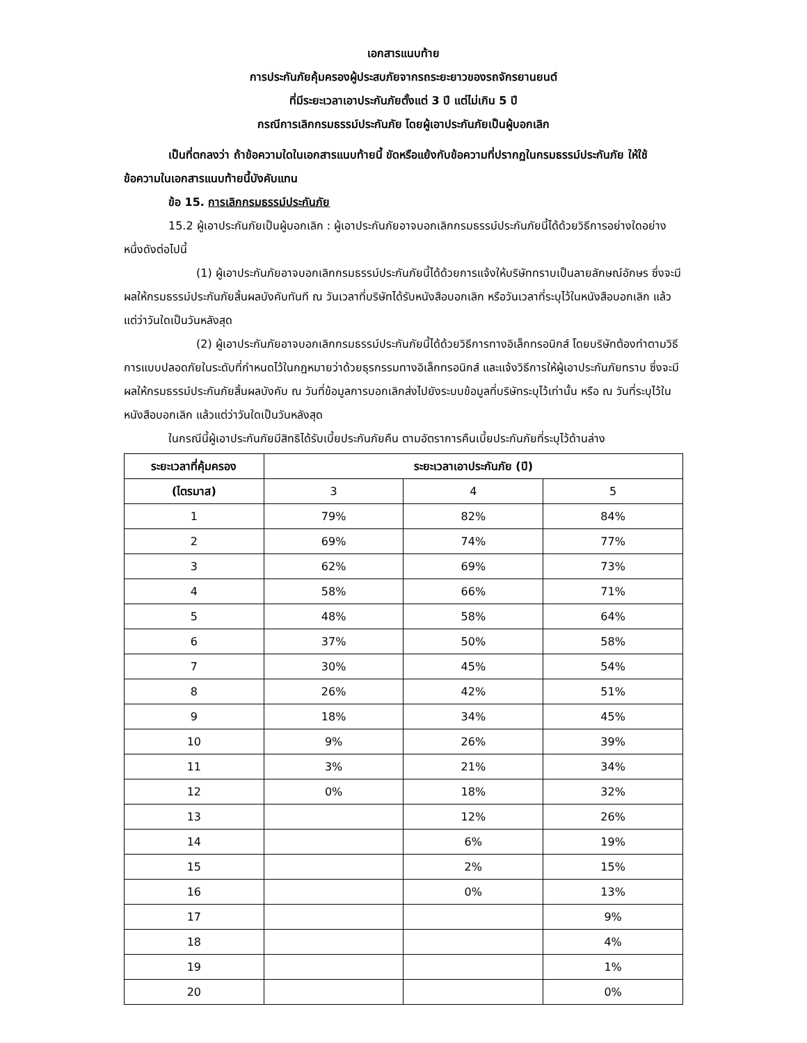เอกสารแนบท้าย
การประกันภัยคุ้มครองผู้ประสบภัยจากรถระยะยาวของรถจักรยานยนต์
ที่มีระยะเวลาเอาประกันภัยตั้งแต่ 3 ปี แต่ไม่เกิน 5 ปี
กรณีการเลิกกรมธรรม์ประกันภัย โดยผู้เอาประกันภัยเป็นผู้บอกเลิก
เป็นที่ตกลงว่า ถ้าข้อความใดในเอกสารแนบท้ายนี้ ขัดหรือแย้งกับข้อความที่ปรากฏในกรมธรรม์ประกันภัย ให้ใช้ข้อความในเอกสารแนบท้ายนี้บังคับแทน
ข้อ 15. การเลิกกรมธรรม์ประกันภัย
15.2 ผู้เอาประกันภัยเป็นผู้บอกเลิก : ผู้เอาประกันภัยอาจบอกเลิกกรมธรรม์ประกันภัยนี้ได้ด้วยวิธีการอย่างใดอย่างหนึ่งดังต่อไปนี้
(1) ผู้เอาประกันภัยอาจบอกเลิกกรมธรรม์ประกันภัยนี้ได้ด้วยการแจ้งให้บริษัททราบเป็นลายลักษณ์อักษร ซึ่งจะมีผลให้กรมธรรม์ประกันภัยสิ้นผลบังคับทันที ณ วันเวลาที่บริษัทได้รับหนังสือบอกเลิก หรือวันเวลาที่ระบุไว้ในหนังสือบอกเลิก แล้วแต่ว่าวันใดเป็นวันหลังสุด
(2) ผู้เอาประกันภัยอาจบอกเลิกกรมธรรม์ประกันภัยนี้ได้ด้วยวิธีการทางอิเล็กทรอนิกส์ โดยบริษัทต้องทำตามวิธีการแบบปลอดภัยในระดับที่กำหนดไว้ในกฎหมายว่าด้วยธุรกรรมทางอิเล็กทรอนิกส์ และแจ้งวิธีการให้ผู้เอาประกันภัยทราบ ซึ่งจะมีผลให้กรมธรรม์ประกันภัยสิ้นผลบังคับ ณ วันที่ข้อมูลการบอกเลิกส่งไปยังระบบข้อมูลที่บริษัทระบุไว้เท่านั้น หรือ ณ วันที่ระบุไว้ในหนังสือบอกเลิก แล้วแต่ว่าวันใดเป็นวันหลังสุด
ในกรณีนี้ผู้เอาประกันภัยมีสิทธิได้รับเบี้ยประกันภัยคืน ตามอัตราการคืนเบี้ยประกันภัยที่ระบุไว้ด้านล่าง
| ระยะเวลาที่คุ้มครอง | ระยะเวลาเอาประกันภัย (ปี) | | |
| --- | --- | --- | --- |
| (ไตรมาส) | 3 | 4 | 5 |
| 1 | 79% | 82% | 84% |
| 2 | 69% | 74% | 77% |
| 3 | 62% | 69% | 73% |
| 4 | 58% | 66% | 71% |
| 5 | 48% | 58% | 64% |
| 6 | 37% | 50% | 58% |
| 7 | 30% | 45% | 54% |
| 8 | 26% | 42% | 51% |
| 9 | 18% | 34% | 45% |
| 10 | 9% | 26% | 39% |
| 11 | 3% | 21% | 34% |
| 12 | 0% | 18% | 32% |
| 13 | | 12% | 26% |
| 14 | | 6% | 19% |
| 15 | | 2% | 15% |
| 16 | | 0% | 13% |
| 17 | | | 9% |
| 18 | | | 4% |
| 19 | | | 1% |
| 20 | | | 0% |